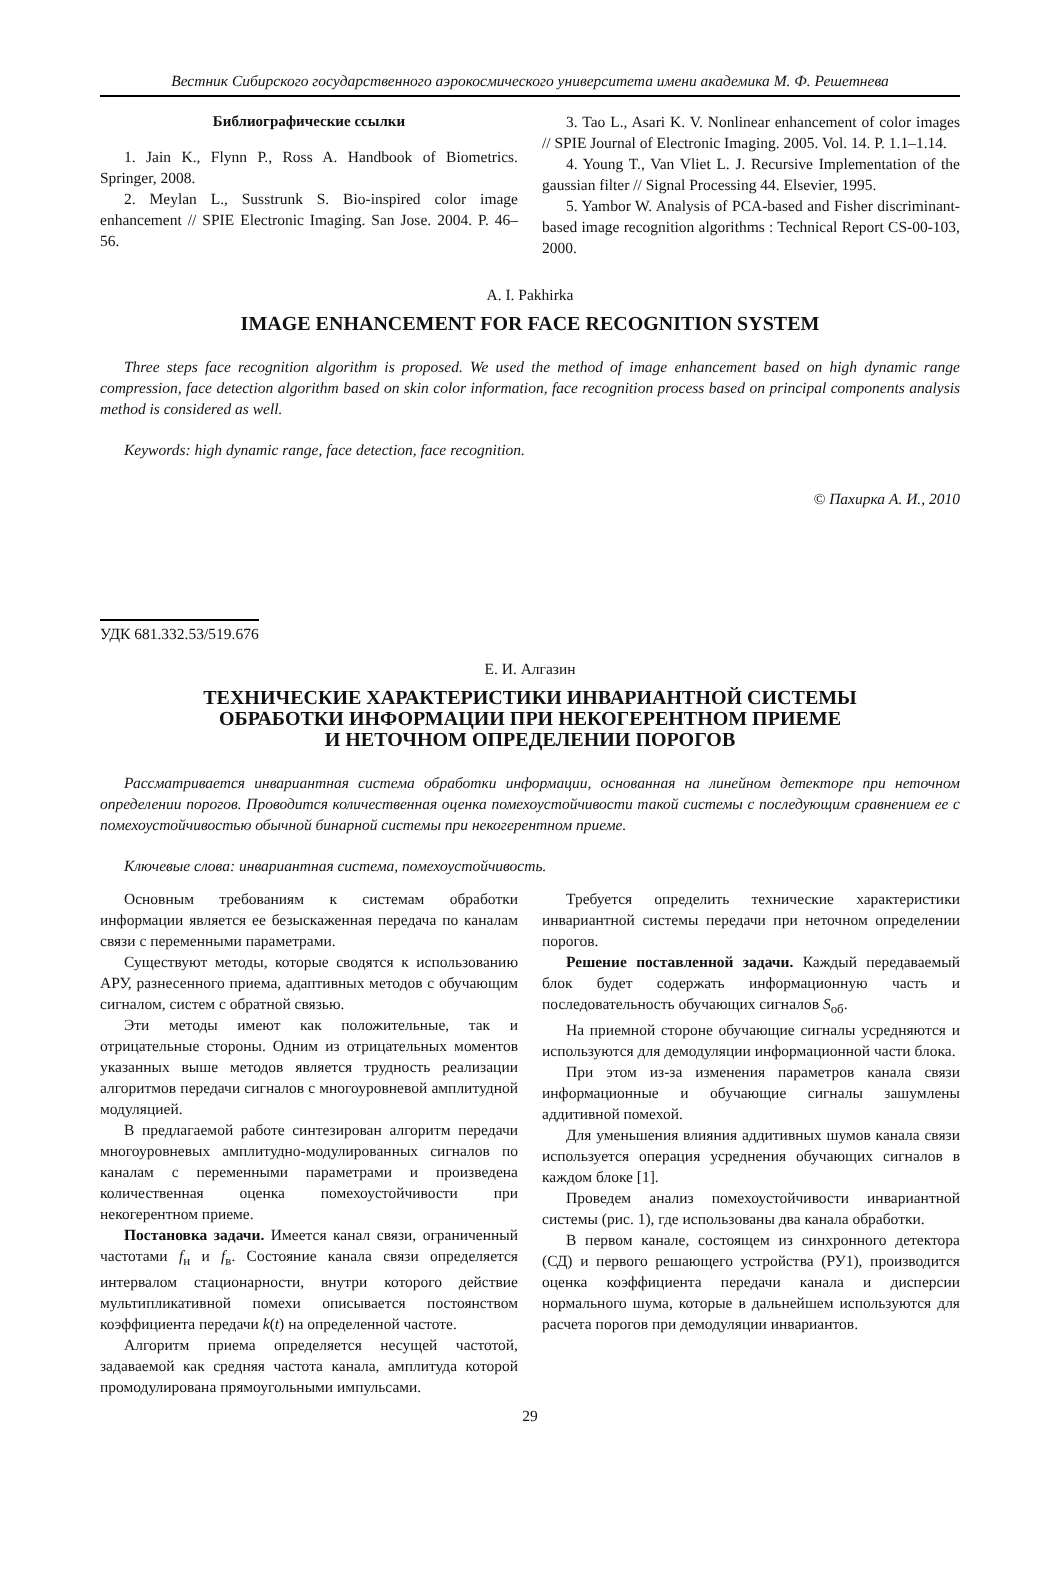Вестник Сибирского государственного аэрокосмического университета имени академика М. Ф. Решетнева
Библиографические ссылки
1. Jain K., Flynn P., Ross A. Handbook of Biometrics. Springer, 2008.
2. Meylan L., Susstrunk S. Bio-inspired color image enhancement // SPIE Electronic Imaging. San Jose. 2004. P. 46–56.
3. Tao L., Asari K. V. Nonlinear enhancement of color images // SPIE Journal of Electronic Imaging. 2005. Vol. 14. P. 1.1–1.14.
4. Young T., Van Vliet L. J. Recursive Implementation of the gaussian filter // Signal Processing 44. Elsevier, 1995.
5. Yambor W. Analysis of PCA-based and Fisher discriminant-based image recognition algorithms : Technical Report CS-00-103, 2000.
A. I. Pakhirka
IMAGE ENHANCEMENT FOR FACE RECOGNITION SYSTEM
Three steps face recognition algorithm is proposed. We used the method of image enhancement based on high dynamic range compression, face detection algorithm based on skin color information, face recognition process based on principal components analysis method is considered as well.
Keywords: high dynamic range, face detection, face recognition.
© Пахирка А. И., 2010
УДК 681.332.53/519.676
Е. И. Алгазин
ТЕХНИЧЕСКИЕ ХАРАКТЕРИСТИКИ ИНВАРИАНТНОЙ СИСТЕМЫ
ОБРАБОТКИ ИНФОРМАЦИИ ПРИ НЕКОГЕРЕНТНОМ ПРИЕМЕ
И НЕТОЧНОМ ОПРЕДЕЛЕНИИ ПОРОГОВ
Рассматривается инвариантная система обработки информации, основанная на линейном детекторе при неточном определении порогов. Проводится количественная оценка помехоустойчивости такой системы с последующим сравнением ее с помехоустойчивостью обычной бинарной системы при некогерентном приеме.
Ключевые слова: инвариантная система, помехоустойчивость.
Основным требованиям к системам обработки информации является ее безыскаженная передача по каналам связи с переменными параметрами.
Существуют методы, которые сводятся к использованию АРУ, разнесенного приема, адаптивных методов с обучающим сигналом, систем с обратной связью.
Эти методы имеют как положительные, так и отрицательные стороны. Одним из отрицательных моментов указанных выше методов является трудность реализации алгоритмов передачи сигналов с многоуровневой амплитудной модуляцией.
В предлагаемой работе синтезирован алгоритм передачи многоуровневых амплитудно-модулированных сигналов по каналам с переменными параметрами и произведена количественная оценка помехоустойчивости при некогерентном приеме.
Постановка задачи. Имеется канал связи, ограниченный частотами f<sub>н</sub> и f<sub>в</sub>. Состояние канала связи определяется интервалом стационарности, внутри которого действие мультипликативной помехи описывается постоянством коэффициента передачи k(t) на определенной частоте.
Алгоритм приема определяется несущей частотой, задаваемой как средняя частота канала, амплитуда которой промодулирована прямоугольными импульсами.
Требуется определить технические характеристики инвариантной системы передачи при неточном определении порогов.
Решение поставленной задачи. Каждый передаваемый блок будет содержать информационную часть и последовательность обучающих сигналов S<sub>об</sub>.
На приемной стороне обучающие сигналы усредняются и используются для демодуляции информационной части блока.
При этом из-за изменения параметров канала связи информационные и обучающие сигналы зашумлены аддитивной помехой.
Для уменьшения влияния аддитивных шумов канала связи используется операция усреднения обучающих сигналов в каждом блоке [1].
Проведем анализ помехоустойчивости инвариантной системы (рис. 1), где использованы два канала обработки.
В первом канале, состоящем из синхронного детектора (СД) и первого решающего устройства (РУ1), производится оценка коэффициента передачи канала и дисперсии нормального шума, которые в дальнейшем используются для расчета порогов при демодуляции инвариантов.
29